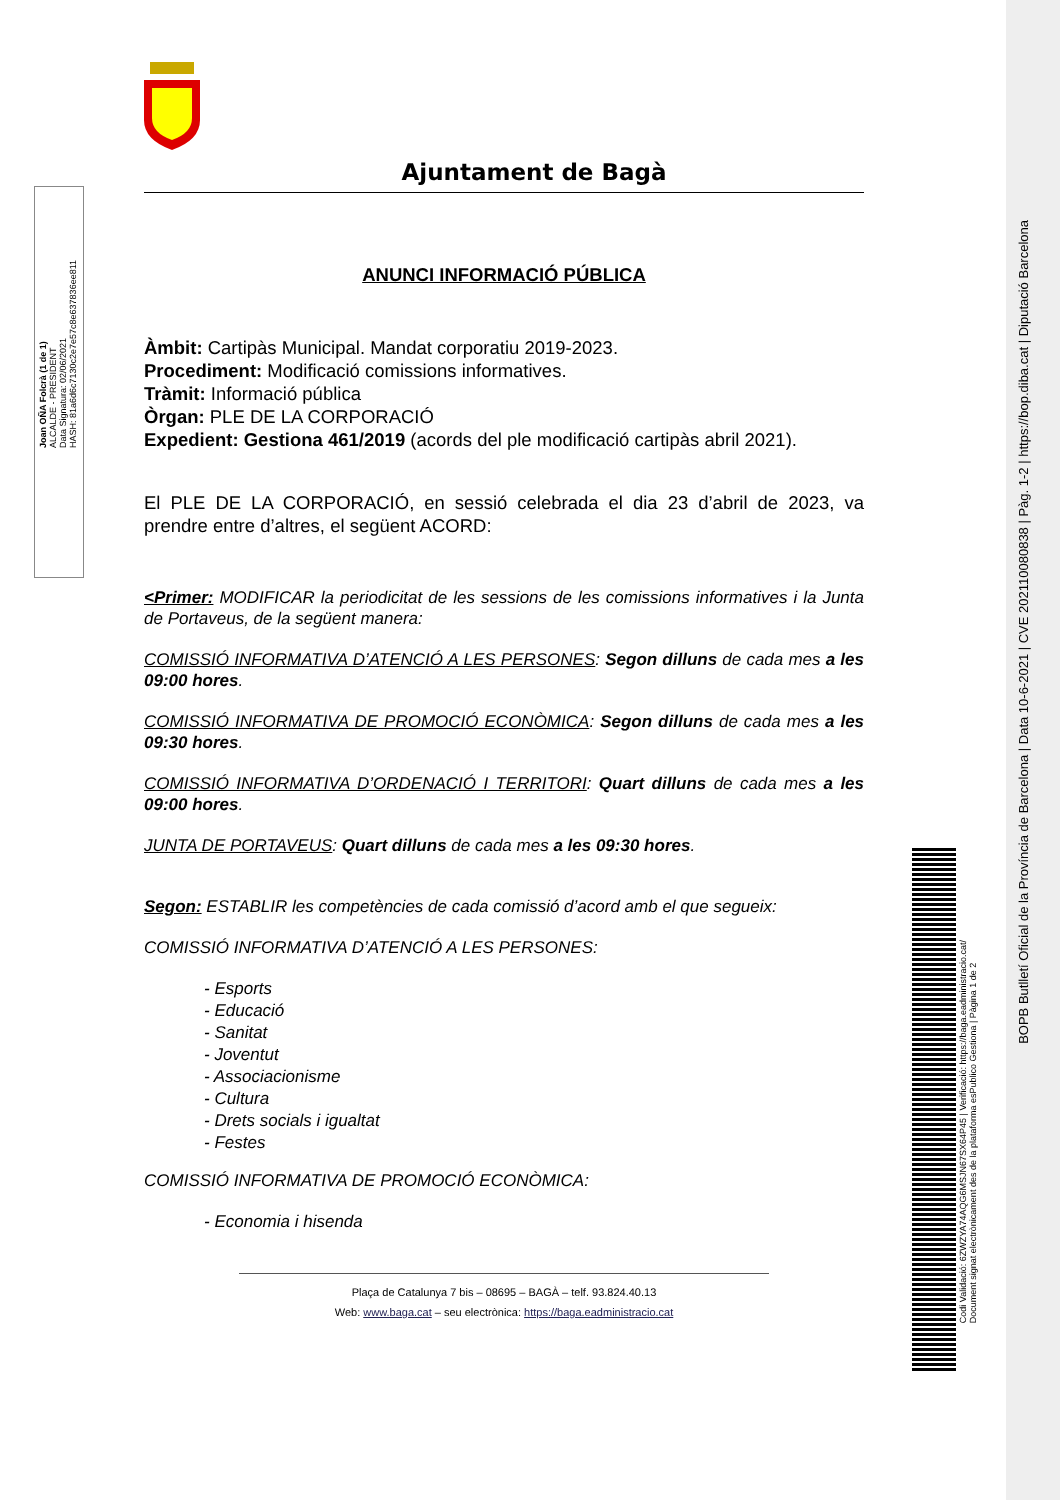Joan OÑA Folcrà (1 de 1)
ALCALDE - PRESIDENT
Data Signatura: 02/06/2021
HASH: 81a6d6c7130c2e7e57c8e637836ee811
BOPB Butlletí Oficial de la Província de Barcelona | Data 10-6-2021 | CVE 202110080838 | Pàg. 1-2 | https://bop.diba.cat | Diputació Barcelona
Codi Validació: 6ZWZYA74AQG6MSJN67SX64P45 | Verificació: https://baga.eadministracio.cat/
Document signat electrònicament des de la plataforma esPublico Gestiona | Pàgina 1 de 2
Ajuntament de Bagà
ANUNCI INFORMACIÓ PÚBLICA
Àmbit: Cartipàs Municipal. Mandat corporatiu 2019-2023.
Procediment: Modificació comissions informatives.
Tràmit: Informació pública
Òrgan: PLE DE LA CORPORACIÓ
Expedient: Gestiona 461/2019 (acords del ple modificació cartipàs abril 2021).
El PLE DE LA CORPORACIÓ, en sessió celebrada el dia 23 d’abril de 2023, va prendre entre d’altres, el següent ACORD:
<Primer: MODIFICAR la periodicitat de les sessions de les comissions informatives i la Junta de Portaveus, de la següent manera:
COMISSIÓ INFORMATIVA D’ATENCIÓ A LES PERSONES: Segon dilluns de cada mes a les 09:00 hores.
COMISSIÓ INFORMATIVA DE PROMOCIÓ ECONÒMICA: Segon dilluns de cada mes a les 09:30 hores.
COMISSIÓ INFORMATIVA D’ORDENACIÓ I TERRITORI: Quart dilluns de cada mes a les 09:00 hores.
JUNTA DE PORTAVEUS: Quart dilluns de cada mes a les 09:30 hores.
Segon: ESTABLIR les competències de cada comissió d’acord amb el que segueix:
COMISSIÓ INFORMATIVA D’ATENCIÓ A LES PERSONES:
- Esports
- Educació
- Sanitat
- Joventut
- Associacionisme
- Cultura
- Drets socials i igualtat
- Festes
COMISSIÓ INFORMATIVA DE PROMOCIÓ ECONÒMICA:
- Economia i hisenda
Plaça de Catalunya 7 bis – 08695 – BAGÀ – telf. 93.824.40.13
Web: www.baga.cat – seu electrònica: https://baga.eadministracio.cat